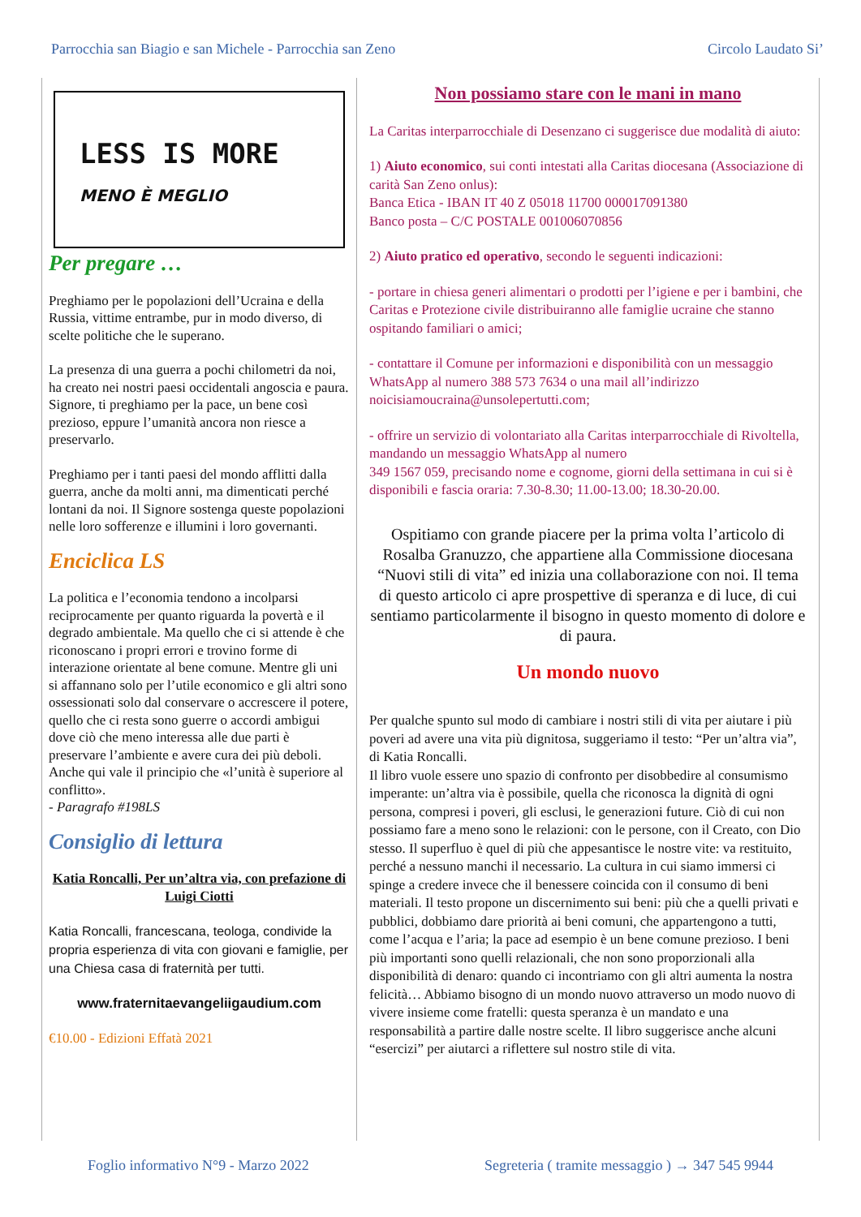Parrocchia san Biagio e san Michele - Parrocchia san Zeno Circolo Laudato Si’
LESS IS MORE
MENO È MEGLIO
Per pregare …
Preghiamo per le popolazioni dell’Ucraina e della Russia, vittime entrambe, pur in modo diverso, di scelte politiche che le superano.
La presenza di una guerra a pochi chilometri da noi, ha creato nei nostri paesi occidentali angoscia e paura. Signore, ti preghiamo per la pace, un bene così prezioso, eppure l’umanità ancora non riesce a preservarlo.
Preghiamo per i tanti paesi del mondo afflitti dalla guerra, anche da molti anni, ma dimenticati perché lontani da noi. Il Signore sostenga queste popolazioni nelle loro sofferenze e illumini i loro governanti.
Enciclica LS
La politica e l’economia tendono a incolparsi reciprocamente per quanto riguarda la povertà e il degrado ambientale. Ma quello che ci si attende è che riconoscano i propri errori e trovino forme di interazione orientate al bene comune. Mentre gli uni si affannano solo per l’utile economico e gli altri sono ossessionati solo dal conservare o accrescere il potere, quello che ci resta sono guerre o accordi ambigui dove ciò che meno interessa alle due parti è preservare l’ambiente e avere cura dei più deboli. Anche qui vale il principio che «l’unità è superiore al conflitto».
- Paragrafo #198LS
Consiglio di lettura
Katia Roncalli, Per un’altra via, con prefazione di Luigi Ciotti
Katia Roncalli, francescana, teologa, condivide la propria esperienza di vita con giovani e famiglie, per una Chiesa casa di fraternità per tutti.
www.fraternitaevangeliigaudium.com
€10.00 - Edizioni Effatà 2021
Non possiamo stare con le mani in mano
La Caritas interparrocchiale di Desenzano ci suggerisce due modalità di aiuto:
1) Aiuto economico, sui conti intestati alla Caritas diocesana (Associazione di carità San Zeno onlus):
Banca Etica - IBAN IT 40 Z 05018 11700 000017091380
Banco posta – C/C POSTALE 001006070856
2) Aiuto pratico ed operativo, secondo le seguenti indicazioni:
- portare in chiesa generi alimentari o prodotti per l’igiene e per i bambini, che Caritas e Protezione civile distribuiranno alle famiglie ucraine che stanno ospitando familiari o amici;
- contattare il Comune per informazioni e disponibilità con un messaggio WhatsApp al numero 388 573 7634 o una mail all’indirizzo noicisiamoucraina@unsolepertutti.com;
- offrire un servizio di volontariato alla Caritas interparrocchiale di Rivoltella, mandando un messaggio WhatsApp al numero
349 1567 059, precisando nome e cognome, giorni della settimana in cui si è disponibili e fascia oraria: 7.30-8.30; 11.00-13.00; 18.30-20.00.
Ospitiamo con grande piacere per la prima volta l’articolo di Rosalba Granuzzo, che appartiene alla Commissione diocesana “Nuovi stili di vita” ed inizia una collaborazione con noi. Il tema di questo articolo ci apre prospettive di speranza e di luce, di cui sentiamo particolarmente il bisogno in questo momento di dolore e di paura.
Un mondo nuovo
Per qualche spunto sul modo di cambiare i nostri stili di vita per aiutare i più poveri ad avere una vita più dignitosa, suggeriamo il testo: “Per un’altra via”, di Katia Roncalli.
Il libro vuole essere uno spazio di confronto per disobbedire al consumismo imperante: un’altra via è possibile, quella che riconosca la dignità di ogni persona, compresi i poveri, gli esclusi, le generazioni future. Ciò di cui non possiamo fare a meno sono le relazioni: con le persone, con il Creato, con Dio stesso. Il superfluo è quel di più che appesantisce le nostre vite: va restituito, perché a nessuno manchi il necessario. La cultura in cui siamo immersi ci spinge a credere invece che il benessere coincida con il consumo di beni materiali. Il testo propone un discernimento sui beni: più che a quelli privati e pubblici, dobbiamo dare priorità ai beni comuni, che appartengono a tutti, come l’acqua e l’aria; la pace ad esempio è un bene comune prezioso. I beni più importanti sono quelli relazionali, che non sono proporzionali alla disponibilità di denaro: quando ci incontriamo con gli altri aumenta la nostra felicità… Abbiamo bisogno di un mondo nuovo attraverso un modo nuovo di vivere insieme come fratelli: questa speranza è un mandato e una responsabilità a partire dalle nostre scelte. Il libro suggerisce anche alcuni “esercizi” per aiutarci a riflettere sul nostro stile di vita.
Foglio informativo N°9 - Marzo 2022 Segreteria ( tramite messaggio ) → 347 545 9944